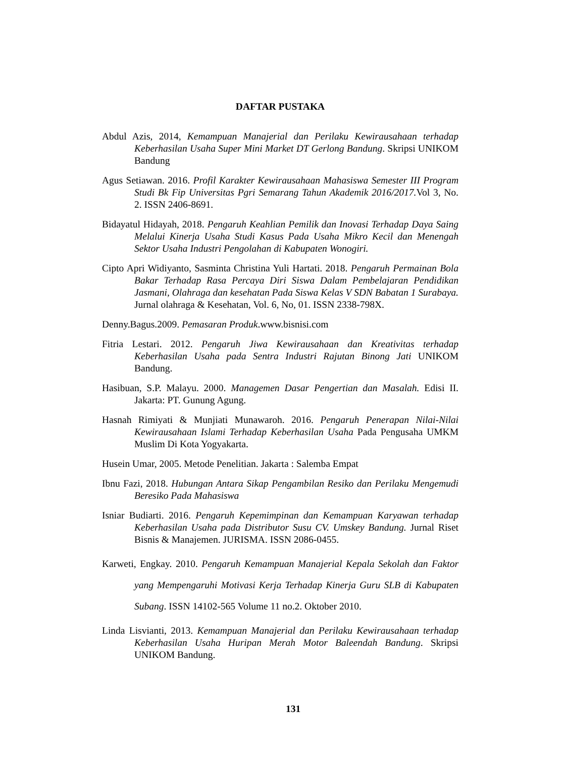DAFTAR PUSTAKA
Abdul Azis, 2014, Kemampuan Manajerial dan Perilaku Kewirausahaan terhadap Keberhasilan Usaha Super Mini Market DT Gerlong Bandung. Skripsi UNIKOM Bandung
Agus Setiawan. 2016. Profil Karakter Kewirausahaan Mahasiswa Semester III Program Studi Bk Fip Universitas Pgri Semarang Tahun Akademik 2016/2017. Vol 3, No. 2. ISSN 2406-8691.
Bidayatul Hidayah, 2018. Pengaruh Keahlian Pemilik dan Inovasi Terhadap Daya Saing Melalui Kinerja Usaha Studi Kasus Pada Usaha Mikro Kecil dan Menengah Sektor Usaha Industri Pengolahan di Kabupaten Wonogiri.
Cipto Apri Widiyanto, Sasminta Christina Yuli Hartati. 2018. Pengaruh Permainan Bola Bakar Terhadap Rasa Percaya Diri Siswa Dalam Pembelajaran Pendidikan Jasmani, Olahraga dan kesehatan Pada Siswa Kelas V SDN Babatan 1 Surabaya. Jurnal olahraga & Kesehatan, Vol. 6, No, 01. ISSN 2338-798X.
Denny.Bagus.2009. Pemasaran Produk.www.bisnisi.com
Fitria Lestari. 2012. Pengaruh Jiwa Kewirausahaan dan Kreativitas terhadap Keberhasilan Usaha pada Sentra Industri Rajutan Binong Jati UNIKOM Bandung.
Hasibuan, S.P. Malayu. 2000. Managemen Dasar Pengertian dan Masalah. Edisi II. Jakarta: PT. Gunung Agung.
Hasnah Rimiyati & Munjiati Munawaroh. 2016. Pengaruh Penerapan Nilai-Nilai Kewirausahaan Islami Terhadap Keberhasilan Usaha Pada Pengusaha UMKM Muslim Di Kota Yogyakarta.
Husein Umar, 2005. Metode Penelitian. Jakarta : Salemba Empat
Ibnu Fazi, 2018. Hubungan Antara Sikap Pengambilan Resiko dan Perilaku Mengemudi Beresiko Pada Mahasiswa
Isniar Budiarti. 2016. Pengaruh Kepemimpinan dan Kemampuan Karyawan terhadap Keberhasilan Usaha pada Distributor Susu CV. Umskey Bandung. Jurnal Riset Bisnis & Manajemen. JURISMA. ISSN 2086-0455.
Karweti, Engkay. 2010. Pengaruh Kemampuan Manajerial Kepala Sekolah dan Faktor yang Mempengaruhi Motivasi Kerja Terhadap Kinerja Guru SLB di Kabupaten Subang. ISSN 14102-565 Volume 11 no.2. Oktober 2010.
Linda Lisvianti, 2013. Kemampuan Manajerial dan Perilaku Kewirausahaan terhadap Keberhasilan Usaha Huripan Merah Motor Baleendah Bandung. Skripsi UNIKOM Bandung.
131